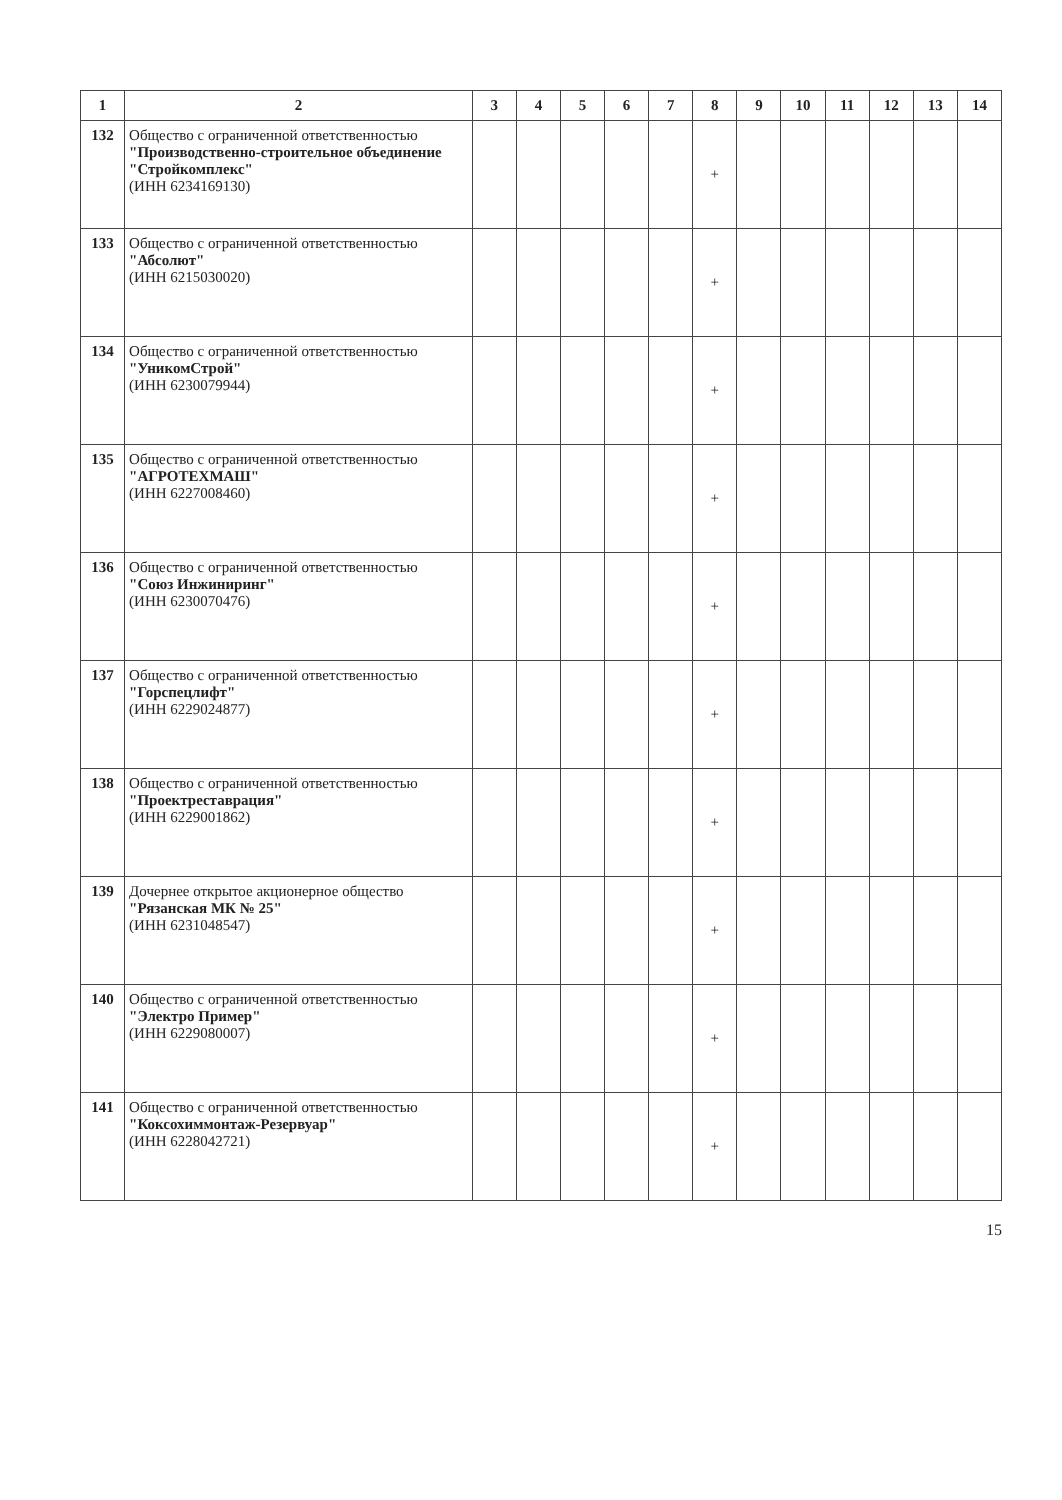| 1 | 2 | 3 | 4 | 5 | 6 | 7 | 8 | 9 | 10 | 11 | 12 | 13 | 14 |
| --- | --- | --- | --- | --- | --- | --- | --- | --- | --- | --- | --- | --- | --- |
| 132 | Общество с ограниченной ответственностью "Производственно-строительное объединение "Стройкомплекс" (ИНН 6234169130) | | | | | | + | | | | | | |
| 133 | Общество с ограниченной ответственностью "Абсолют" (ИНН 6215030020) | | | | | | + | | | | | | |
| 134 | Общество с ограниченной ответственностью "УникомСтрой" (ИНН 6230079944) | | | | | | + | | | | | | |
| 135 | Общество с ограниченной ответственностью "АГРОТЕХМАШ" (ИНН 6227008460) | | | | | | + | | | | | | |
| 136 | Общество с ограниченной ответственностью "Союз Инжиниринг" (ИНН 6230070476) | | | | | | + | | | | | | |
| 137 | Общество с ограниченной ответственностью "Горспецлифт" (ИНН 6229024877) | | | | | | + | | | | | | |
| 138 | Общество с ограниченной ответственностью "Проектреставрация" (ИНН 6229001862) | | | | | | + | | | | | | |
| 139 | Дочернее открытое акционерное общество "Рязанская МК № 25" (ИНН 6231048547) | | | | | | + | | | | | | |
| 140 | Общество с ограниченной ответственностью "Электро Пример" (ИНН 6229080007) | | | | | | + | | | | | | |
| 141 | Общество с ограниченной ответственностью "Коксохиммонтаж-Резервуар" (ИНН 6228042721) | | | | | | + | | | | | | |
15